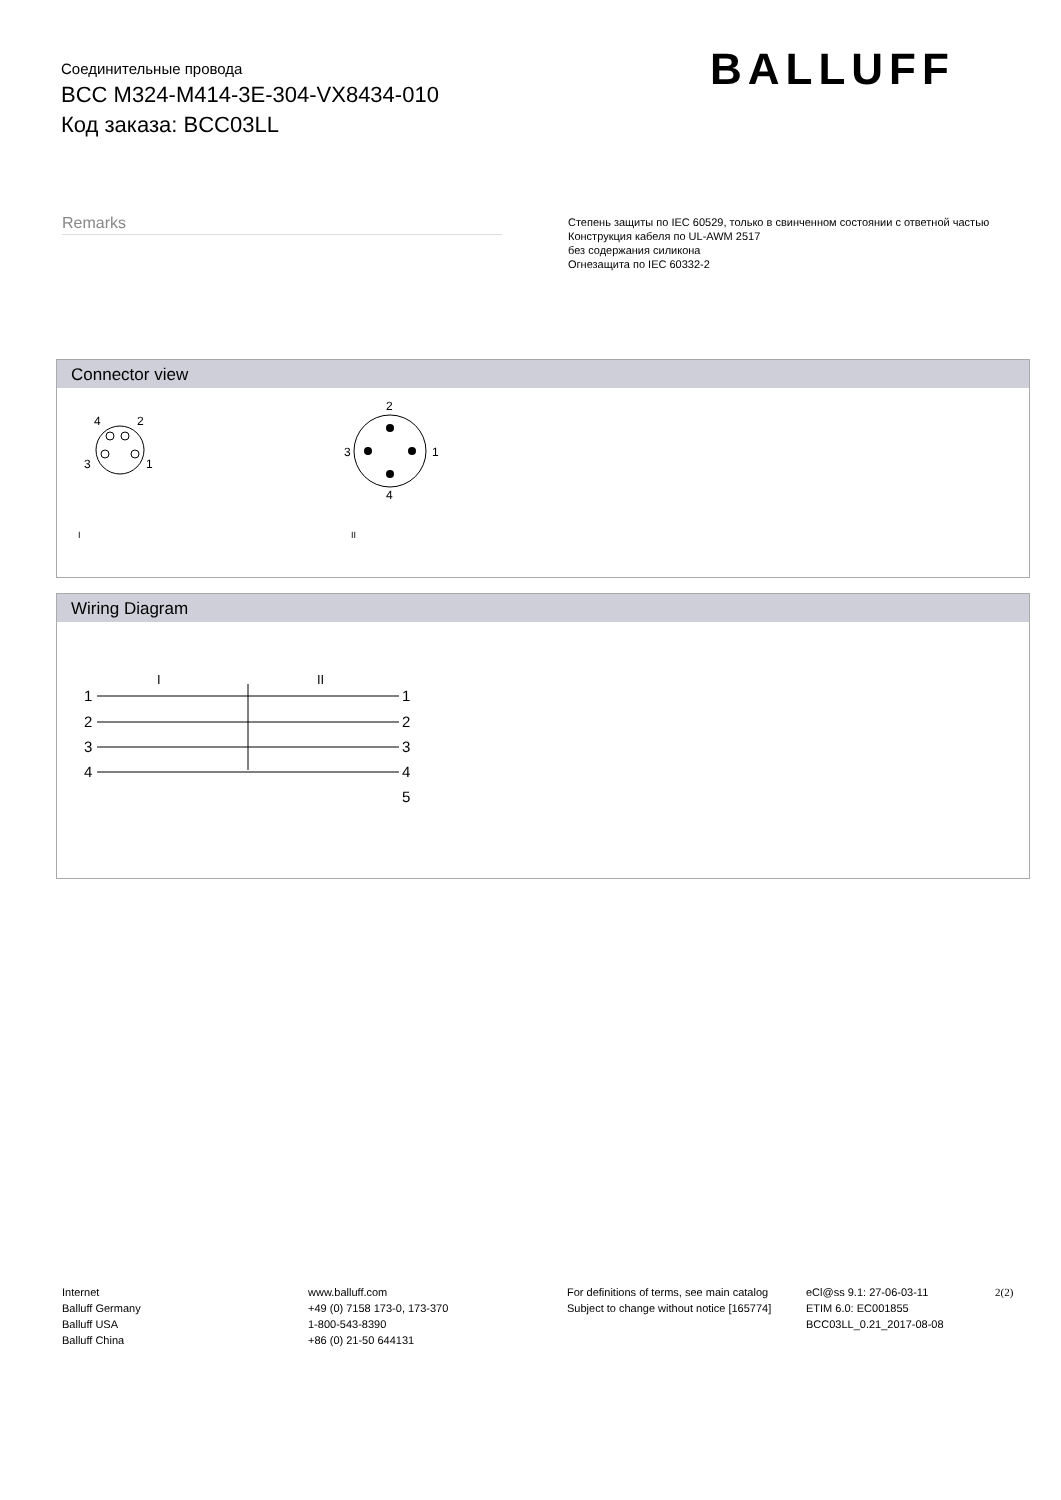Соединительные провода
BCC M324-M414-3E-304-VX8434-010
Код заказа: BCC03LL
BALLUFF
Remarks
Степень защиты по IEC 60529, только в свинченном состоянии с ответной частью
Конструкция кабеля по UL-AWM 2517
без содержания силикона
Огнезащита по IEC 60332-2
Connector view
4
2
3
1
2
4
3
1
I
II
Wiring Diagram
I
II
1
1
2
2
3
3
4
4
5
Internet
Balluff Germany
Balluff USA
Balluff China
www.balluff.com
+49 (0) 7158 173-0, 173-370
1-800-543-8390
+86 (0) 21-50 644131
For definitions of terms, see main catalog
Subject to change without notice [165774]
eCl@ss 9.1: 27-06-03-11
ETIM 6.0: EC001855
BCC03LL_0.21_2017-08-08
2(2)